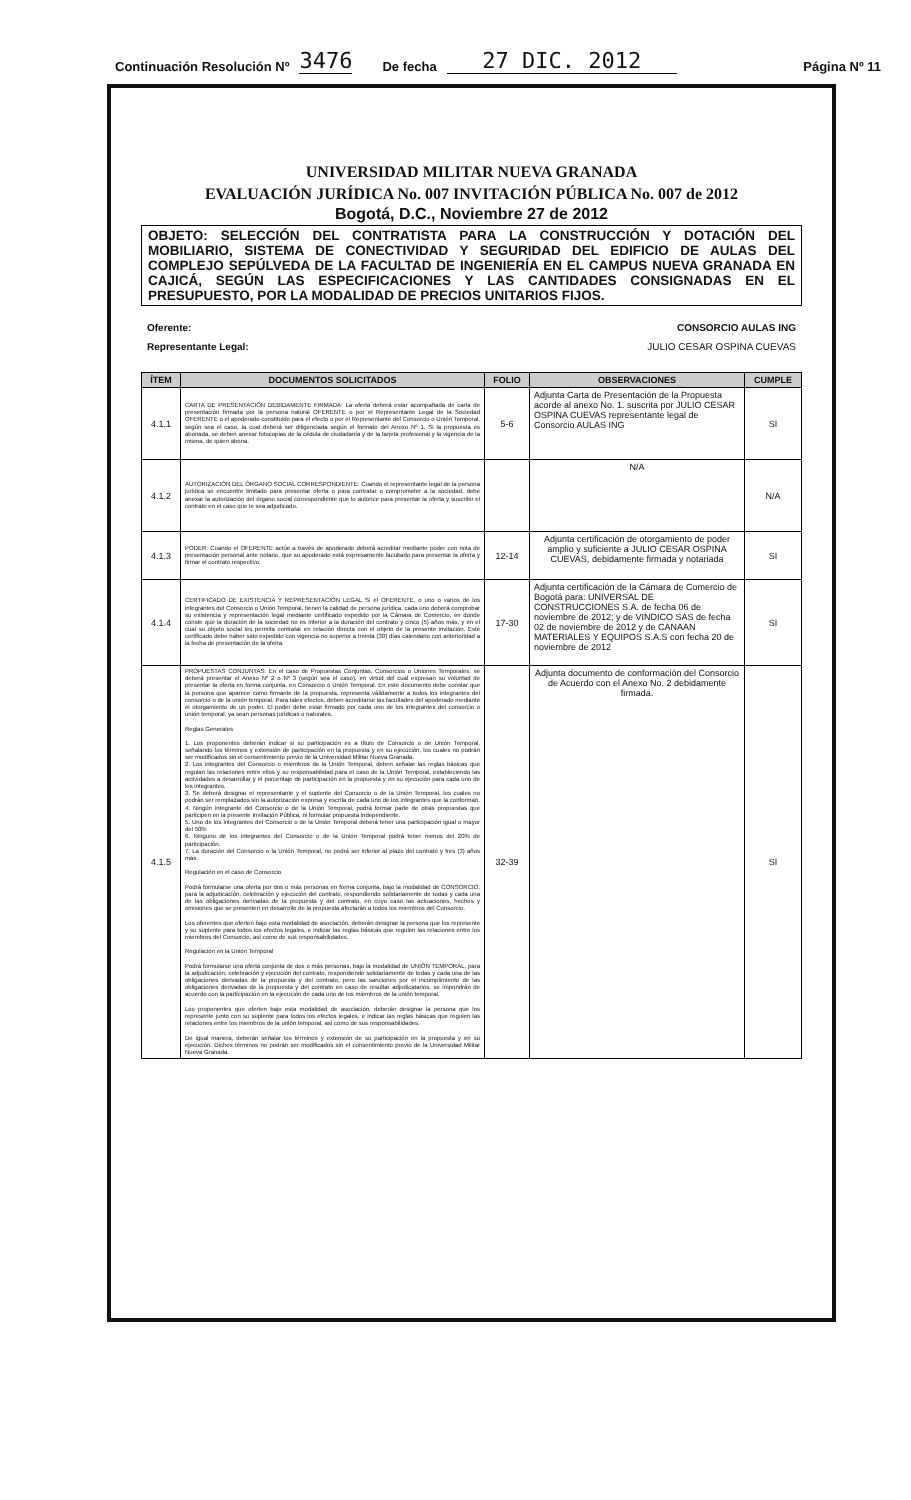Continuación Resolución Nº 3476 De fecha 27 DIC. 2012 Página Nº 11
UNIVERSIDAD MILITAR NUEVA GRANADA
EVALUACIÓN JURÍDICA No. 007 INVITACIÓN PÚBLICA No. 007 de 2012
Bogotá, D.C., Noviembre 27 de 2012
OBJETO: SELECCIÓN DEL CONTRATISTA PARA LA CONSTRUCCIÓN Y DOTACIÓN DEL MOBILIARIO, SISTEMA DE CONECTIVIDAD Y SEGURIDAD DEL EDIFICIO DE AULAS DEL COMPLEJO SEPÚLVEDA DE LA FACULTAD DE INGENIERÍA EN EL CAMPUS NUEVA GRANADA EN CAJICÁ, SEGÚN LAS ESPECIFICACIONES Y LAS CANTIDADES CONSIGNADAS EN EL PRESUPUESTO, POR LA MODALIDAD DE PRECIOS UNITARIOS FIJOS.
Oferente: CONSORCIO AULAS ING
Representante Legal: JULIO CESAR OSPINA CUEVAS
| ÍTEM | DOCUMENTOS SOLICITADOS | FOLIO | OBSERVACIONES | CUMPLE |
| --- | --- | --- | --- | --- |
| 4.1.1 | CARTA DE PRESENTACIÓN DEBIDAMENTE FIRMADA: La oferta deberá estar acompañada de carta de presentación firmada por la persona natural OFERENTE o por el Representante Legal de la Sociedad OFERENTE o el apoderado constituido para el efecto o por el Representante del Consorcio o Unión Temporal, según sea el caso, la cual deberá ser diligenciada según el formato del Anexo Nº 1. Si la propuesta es abonada, se deben anexar fotocopias de la cédula de ciudadanía y de la tarjeta profesional y la vigencia de la misma, de quien abona. | 5-6 | Adjunta Carta de Presentación de la Propuesta acorde al anexo No. 1. suscrita por JULIO CESAR OSPINA CUEVAS representante legal de Consorcio AULAS ING | SI |
| 4.1.2 | AUTORIZACIÓN DEL ÓRGANO SOCIAL CORRESPONDIENTE: Cuando el representante legal de la persona jurídica se encuentre limitado para presentar oferta o para contratar o comprometer a la sociedad, debe anexar la autorización del órgano social correspondiente que lo autorice para presentar la oferta y suscribir el contrato en el caso que le sea adjudicado. | | N/A | N/A |
| 4.1.3 | PODER: Cuando el OFERENTE actúe a través de apoderado deberá acreditar mediante poder con nota de presentación personal ante notario, que su apoderado está expresamente facultado para presentar la oferta y firmar el contrato respectivo. | 12-14 | Adjunta certificación de otorgamiento de poder amplio y suficiente a JULIO CESAR OSPINA CUEVAS, debidamente firmada y notariada | SI |
| 4.1.4 | CERTIFICADO DE EXISTENCIA Y REPRESENTACIÓN LEGAL Si el OFERENTE, o uno o varios de los integrantes del Consorcio o Unión Temporal, tienen la calidad de persona jurídica, cada uno deberá comprobar su existencia y representación legal mediante certificado expedido por la Cámara de Comercio, en donde conste que la duración de la sociedad no es inferior a la duración del contrato y cinco (5) años más, y en el cual su objeto social les permita contratar en relación directa con el objeto de la presente invitación. Este certificado debe haber sido expedido con vigencia no superior a treinta (30) días calendario con anterioridad a la fecha de presentación de la oferta. | 17-30 | Adjunta certificación de la Cámara de Comercio de Bogotá para: UNIVERSAL DE CONSTRUCCIONES S.A. de fecha 06 de noviembre de 2012; y de VINDICO SAS de fecha 02 de noviembre de 2012 y de CANAAN MATERIALES Y EQUIPOS S.A.S con fecha 20 de noviembre de 2012 | SI |
| 4.1.5 | PROPUESTAS CONJUNTAS: En el caso de Propuestas Conjuntas, Consorcios o Uniones Temporales, se deberá presentar el Anexo Nº 2 o Nº 3 (según sea el caso), en virtud del cual expresan su voluntad de presentar la oferta en forma conjunta, en Consorcio o Unión Temporal. En este documento debe constar que la persona que aparece como firmante de la propuesta, representa válidamente a todos los integrantes del consorcio o de la unión temporal. Para tales efectos, deben acreditarse las facultades del apoderado mediante el otorgamiento de un poder. El poder debe estar firmado por cada uno de los integrantes del consorcio o unión temporal, ya sean personas jurídicas o naturales. Reglas Generales 1. Los proponentes deberán indicar si su participación es a título de Consorcio o de Unión Temporal, señalando los términos y extensión de participación en la propuesta y en su ejecución, los cuales no podrán ser modificados sin el consentimiento previo de la Universidad Militar Nueva Granada. 2. Los integrantes del Consorcio o miembros de la Unión Temporal, deben señalar las reglas básicas que regulan las relaciones entre ellos y su responsabilidad para el caso de la Unión Temporal, estableciendo las actividades a desarrollar y el porcentaje de participación en la propuesta y en su ejecución para cada uno de los integrantes. 3. Se deberá designar el representante y el suplente del Consorcio o de la Unión Temporal, los cuales no podrán ser remplazados sin la autorización expresa y escrita de cada uno de los integrantes que la conforman. 4. Ningún integrante del Consorcio o de la Unión Temporal, podrá formar parte de otras propuestas que participen en la presente Invitación Pública, ni formular propuesta independiente. 5. Uno de los integrantes del Consorcio o de la Unión Temporal deberá tener una participación igual o mayor del 50% 6. Ninguno de los integrantes del Consorcio o de la Unión Temporal podrá tener menos del 20% de participación. 7. La duración del Consorcio o la Unión Temporal, no podrá ser inferior al plazo del contrato y tres (3) años más. Regulación en el caso de Consorcio Podrá formularse una oferta por dos o más personas en forma conjunta, bajo la modalidad de CONSORCIO, para la adjudicación, celebración y ejecución del contrato, respondiendo solidariamente de todas y cada una de las obligaciones derivadas de la propuesta y del contrato, en cuyo caso las actuaciones, hechos y omisiones que se presenten en desarrollo de la propuesta afectarán a todos los miembros del Consorcio. Los oferentes que oferten bajo esta modalidad de asociación, deberán designar la persona que los represente y su suplente para todos los efectos legales, e indicar las reglas básicas que regulen las relaciones entre los miembros del Consorcio, así como de sus responsabilidades. Regulación en la Unión Temporal Podrá formularse una oferta conjunta de dos o más personas, bajo la modalidad de UNIÓN TEMPORAL, para la adjudicación, celebración y ejecución del contrato, respondiendo solidariamente de todas y cada una de las obligaciones derivadas de la propuesta y del contrato, pero las sanciones por el incumplimiento de las obligaciones derivadas de la propuesta y del contrato en caso de resultar adjudicatarios, se impondrán de acuerdo con la participación en la ejecución de cada uno de los miembros de la unión temporal. Los proponentes que oferten bajo esta modalidad de asociación, deberán designar la persona que los represente junto con su suplente para todos los efectos legales, e indicar las reglas básicas que regulen las relaciones entre los miembros de la unión temporal, así como de sus responsabilidades. De igual manera, deberán señalar los términos y extensión de su participación en la propuesta y en su ejecución. Dichos términos no podrán ser modificados sin el consentimiento previo de la Universidad Militar Nueva Granada. | 32-39 | Adjunta documento de conformación del Consorcio de Acuerdo con el Anexo No. 2 debidamente firmada. | SI |